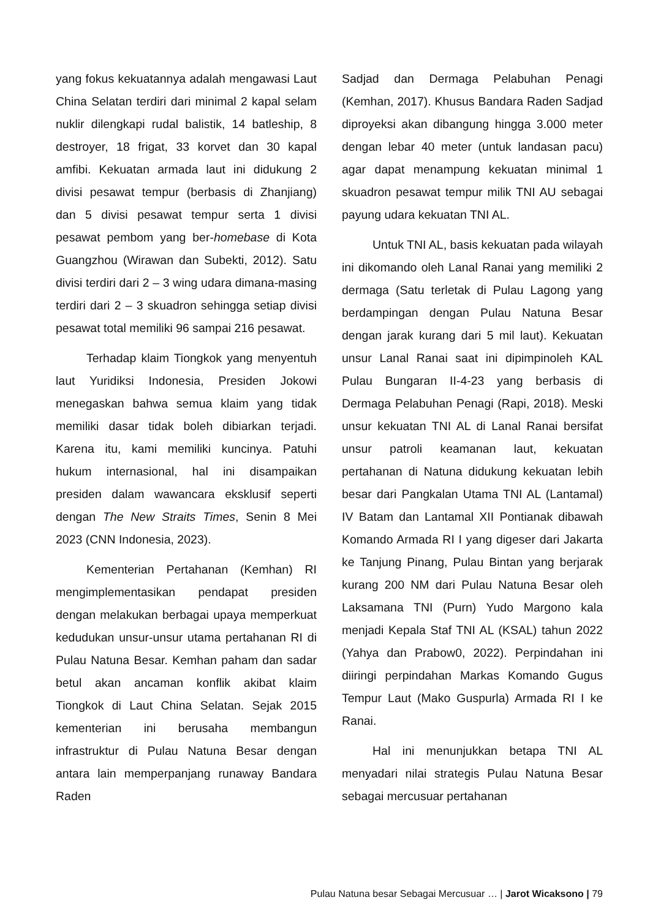yang fokus kekuatannya adalah mengawasi Laut China Selatan terdiri dari minimal 2 kapal selam nuklir dilengkapi rudal balistik, 14 batleship, 8 destroyer, 18 frigat, 33 korvet dan 30 kapal amfibi. Kekuatan armada laut ini didukung 2 divisi pesawat tempur (berbasis di Zhanjiang) dan 5 divisi pesawat tempur serta 1 divisi pesawat pembom yang ber-homebase di Kota Guangzhou (Wirawan dan Subekti, 2012). Satu divisi terdiri dari 2 – 3 wing udara dimana-masing terdiri dari 2 – 3 skuadron sehingga setiap divisi pesawat total memiliki 96 sampai 216 pesawat.
Terhadap klaim Tiongkok yang menyentuh laut Yuridiksi Indonesia, Presiden Jokowi menegaskan bahwa semua klaim yang tidak memiliki dasar tidak boleh dibiarkan terjadi. Karena itu, kami memiliki kuncinya. Patuhi hukum internasional, hal ini disampaikan presiden dalam wawancara eksklusif seperti dengan The New Straits Times, Senin 8 Mei 2023 (CNN Indonesia, 2023).
Kementerian Pertahanan (Kemhan) RI mengimplementasikan pendapat presiden dengan melakukan berbagai upaya memperkuat kedudukan unsur-unsur utama pertahanan RI di Pulau Natuna Besar. Kemhan paham dan sadar betul akan ancaman konflik akibat klaim Tiongkok di Laut China Selatan. Sejak 2015 kementerian ini berusaha membangun infrastruktur di Pulau Natuna Besar dengan antara lain memperpanjang runaway Bandara Raden
Sadjad dan Dermaga Pelabuhan Penagi (Kemhan, 2017). Khusus Bandara Raden Sadjad diproyeksi akan dibangung hingga 3.000 meter dengan lebar 40 meter (untuk landasan pacu) agar dapat menampung kekuatan minimal 1 skuadron pesawat tempur milik TNI AU sebagai payung udara kekuatan TNI AL.
Untuk TNI AL, basis kekuatan pada wilayah ini dikomando oleh Lanal Ranai yang memiliki 2 dermaga (Satu terletak di Pulau Lagong yang berdampingan dengan Pulau Natuna Besar dengan jarak kurang dari 5 mil laut). Kekuatan unsur Lanal Ranai saat ini dipimpinoleh KAL Pulau Bungaran II-4-23 yang berbasis di Dermaga Pelabuhan Penagi (Rapi, 2018). Meski unsur kekuatan TNI AL di Lanal Ranai bersifat unsur patroli keamanan laut, kekuatan pertahanan di Natuna didukung kekuatan lebih besar dari Pangkalan Utama TNI AL (Lantamal) IV Batam dan Lantamal XII Pontianak dibawah Komando Armada RI I yang digeser dari Jakarta ke Tanjung Pinang, Pulau Bintan yang berjarak kurang 200 NM dari Pulau Natuna Besar oleh Laksamana TNI (Purn) Yudo Margono kala menjadi Kepala Staf TNI AL (KSAL) tahun 2022 (Yahya dan Prabow0, 2022). Perpindahan ini diiringi perpindahan Markas Komando Gugus Tempur Laut (Mako Guspurla) Armada RI I ke Ranai.
Hal ini menunjukkan betapa TNI AL menyadari nilai strategis Pulau Natuna Besar sebagai mercusuar pertahanan
Pulau Natuna besar Sebagai Mercusuar … | Jarot Wicaksono | 79